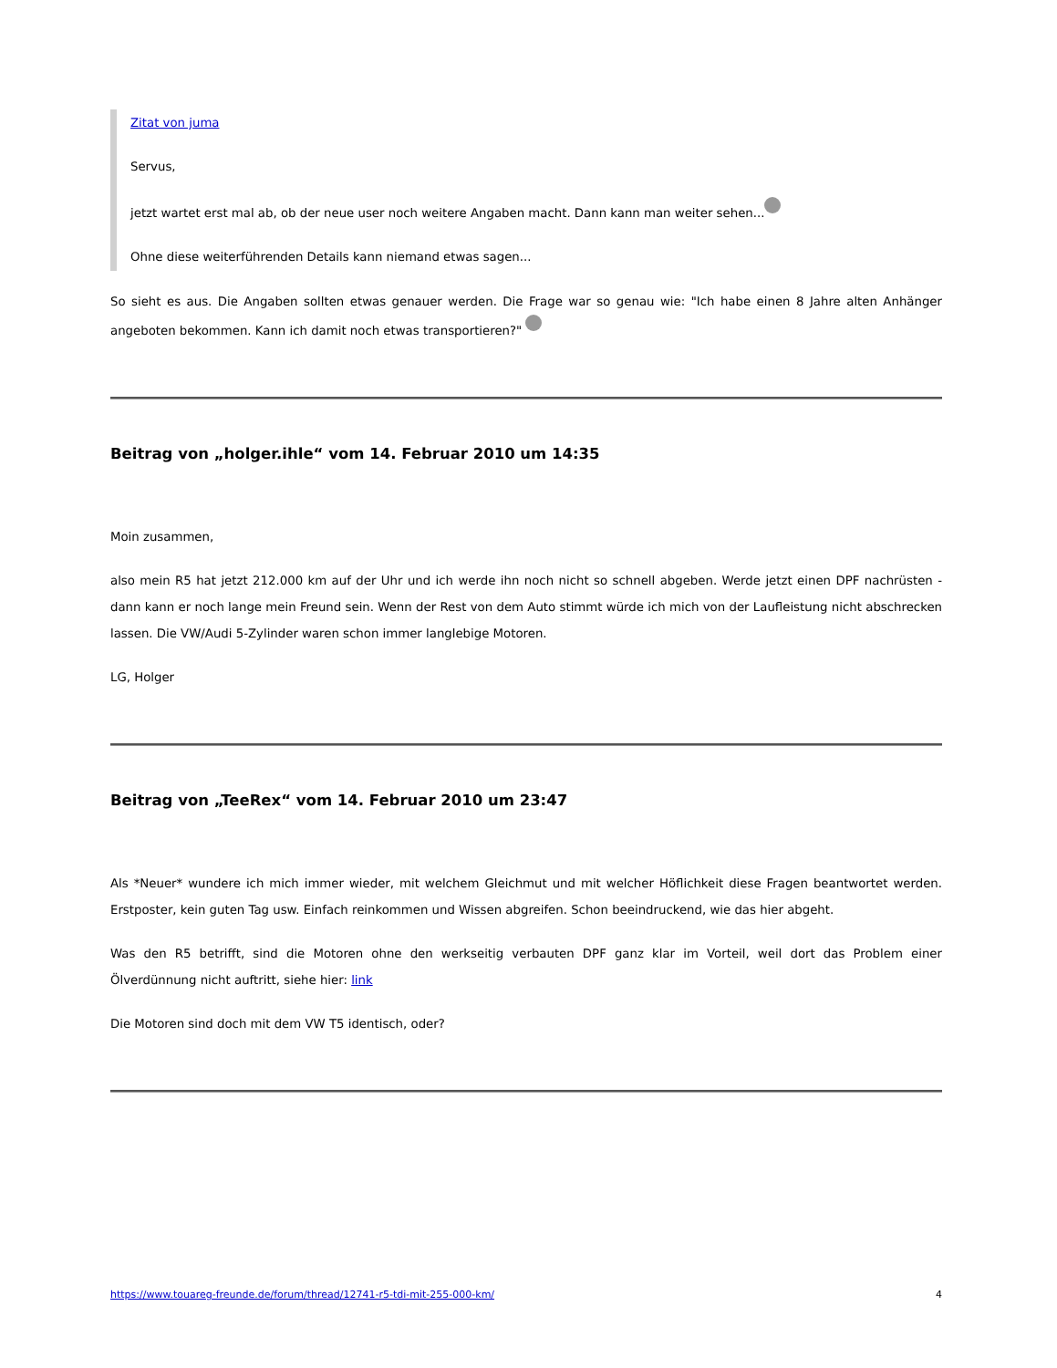Zitat von juma
Servus,
jetzt wartet erst mal ab, ob der neue user noch weitere Angaben macht. Dann kann man weiter sehen...
Ohne diese weiterführenden Details kann niemand etwas sagen...
So sieht es aus. Die Angaben sollten etwas genauer werden. Die Frage war so genau wie: "Ich habe einen 8 Jahre alten Anhänger angeboten bekommen. Kann ich damit noch etwas transportieren?"
Beitrag von „holger.ihle“ vom 14. Februar 2010 um 14:35
Moin zusammen,
also mein R5 hat jetzt 212.000 km auf der Uhr und ich werde ihn noch nicht so schnell abgeben. Werde jetzt einen DPF nachrüsten - dann kann er noch lange mein Freund sein. Wenn der Rest von dem Auto stimmt würde ich mich von der Laufleistung nicht abschrecken lassen. Die VW/Audi 5-Zylinder waren schon immer langlebige Motoren.
LG, Holger
Beitrag von „TeeRex“ vom 14. Februar 2010 um 23:47
Als *Neuer* wundere ich mich immer wieder, mit welchem Gleichmut und mit welcher Höflichkeit diese Fragen beantwortet werden. Erstposter, kein guten Tag usw. Einfach reinkommen und Wissen abgreifen. Schon beeindruckend, wie das hier abgeht.
Was den R5 betrifft, sind die Motoren ohne den werkseitig verbauten DPF ganz klar im Vorteil, weil dort das Problem einer Ölverdünnung nicht auftritt, siehe hier: link
Die Motoren sind doch mit dem VW T5 identisch, oder?
https://www.touareg-freunde.de/forum/thread/12741-r5-tdi-mit-255-000-km/ 4